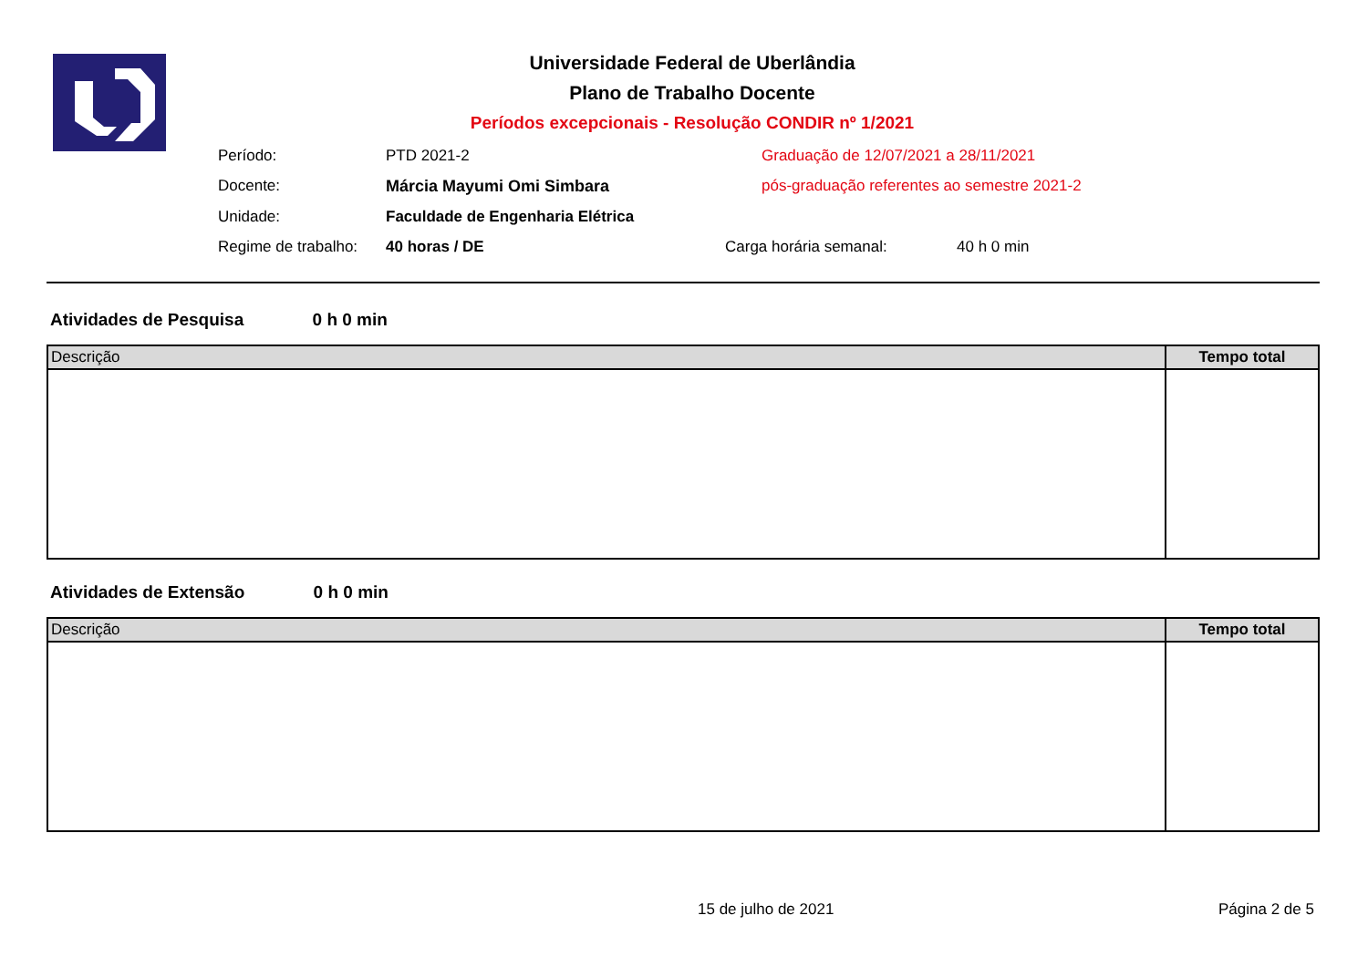Universidade Federal de Uberlândia
Plano de Trabalho Docente
Períodos excepcionais - Resolução CONDIR nº 1/2021
| Período: | PTD 2021-2 | Graduação de 12/07/2021 a 28/11/2021 | |
| Docente: | Márcia Mayumi Omi Simbara | pós-graduação referentes ao semestre 2021-2 | |
| Unidade: | Faculdade de Engenharia Elétrica | | |
| Regime de trabalho: | 40 horas / DE | Carga horária semanal: | 40 h 0 min |
Atividades de Pesquisa 0 h 0 min
| Descrição | Tempo total |
| --- | --- |
Atividades de Extensão 0 h 0 min
| Descrição | Tempo total |
| --- | --- |
15 de julho de 2021 Página 2 de 5